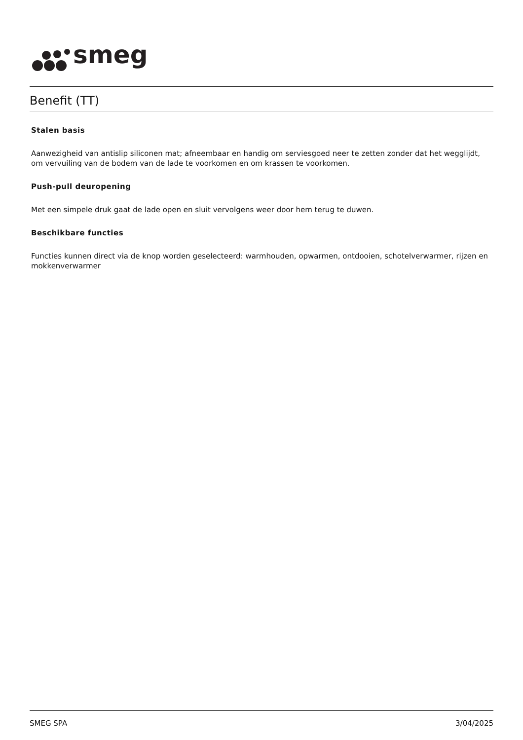smeg
Benefit (TT)
Stalen basis
Aanwezigheid van antislip siliconen mat; afneembaar en handig om serviesgoed neer te zetten zonder dat het wegglijdt, om vervuiling van de bodem van de lade te voorkomen en om krassen te voorkomen.
Push-pull deuropening
Met een simpele druk gaat de lade open en sluit vervolgens weer door hem terug te duwen.
Beschikbare functies
Functies kunnen direct via de knop worden geselecteerd: warmhouden, opwarmen, ontdooien, schotelverwarmer, rijzen en mokkenverwarmer
SMEG SPA 3/04/2025